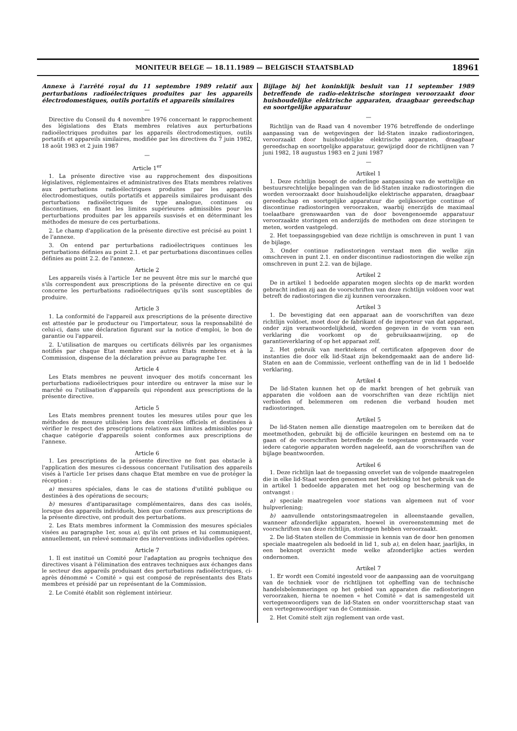MONITEUR BELGE — 18.11.1989 — BELGISCH STAATSBLAD 18961
Annexe à l'arrêté royal du 11 septembre 1989 relatif aux perturbations radioélectriques produites par les appareils électrodomestiques, outils portatifs et appareils similaires
—
Directive du Conseil du 4 novembre 1976 concernant le rapprochement des législations des Etats membres relatives aux perturbations radioélectriques produites par les appareils électrodomestiques, outils portatifs et appareils similaires, modifiée par les directives du 7 juin 1982, 18 août 1983 et 2 juin 1987
—
Article 1<sup>er</sup>
1. La présente directive vise au rapprochement des dispositions législatives, réglementaires et administratives des Etats membres relatives aux perturbations radioélectriques produites par les appareils électrodomestiques, outils portatifs et appareils similaires produisant des perturbations radioélectriques de type analogue, continues ou discontinues, en fixant les limites supérieures admissibles pour les perturbations produites par les appareils susvisés et en déterminant les méthodes de mesure de ces perturbations.
2. Le champ d'application de la présente directive est précisé au point 1 de l'annexe.
3. On entend par perturbations radioélectriques continues les perturbations définies au point 2.1. et par perturbations discontinues celles définies au point 2.2. de l'annexe.
Article 2
Les appareils visés à l'article 1er ne peuvent être mis sur le marché que s'ils correspondent aux prescriptions de la présente directive en ce qui concerne les perturbations radioélectriques qu'ils sont susceptibles de produire.
Article 3
1. La conformité de l'appareil aux prescriptions de la présente directive est attestée par le producteur ou l'importateur, sous la responsabilité de celui-ci, dans une déclaration figurant sur la notice d'emploi, le bon de garantie ou l'appareil.
2. L'utilisation de marques ou certificats délivrés par les organismes notifiés par chaque Etat membre aux autres Etats membres et à la Commission, dispense de la déclaration prévue au paragraphe 1er.
Article 4
Les Etats membres ne peuvent invoquer des motifs concernant les perturbations radioélectriques pour interdire ou entraver la mise sur le marché ou l'utilisation d'appareils qui répondent aux prescriptions de la présente directive.
Article 5
Les Etats membres prennent toutes les mesures utiles pour que les méthodes de mesure utilisées lors des contrôles officiels et destinées à vérifier le respect des prescriptions relatives aux limites admissibles pour chaque catégorie d'appareils soient conformes aux prescriptions de l'annexe.
Article 6
1. Les prescriptions de la présente directive ne font pas obstacle à l'application des mesures ci-dessous concernant l'utilisation des appareils visés à l'article 1er prises dans chaque Etat membre en vue de protéger la réception :
a) mesures spéciales, dans le cas de stations d'utilité publique ou destinées à des opérations de secours;
b) mesures d'antiparasitage complémentaires, dans des cas isolés, lorsque des appareils individuels, bien que conformes aux prescriptions de la présente directive, ont produit des perturbations.
2. Les Etats membres informent la Commission des mesures spéciales visées au paragraphe 1er, sous a), qu'ils ont prises et lui communiquent, annuellement, un relevé sommaire des interventions individuelles opérées.
Article 7
1. Il est institué un Comité pour l'adaptation au progrès technique des directives visant à l'élimination des entraves techniques aux échanges dans le secteur des appareils produisant des perturbations radioélectriques, ci-après dénommé « Comité » qui est composé de représentants des Etats membres et présidé par un représentant de la Commission.
2. Le Comité établit son règlement intérieur.
Bijlage bij het koninklijk besluit van 11 september 1989 betreffende de radio-elektrische storingen veroorzaakt door huishoudelijke elektrische apparaten, draagbaar gereedschap en soortgelijke apparatuur
—
Richtlijn van de Raad van 4 november 1976 betreffende de onderlinge aanpassing van de wetgevingen der lid-Staten inzake radiostoringen, veroorzaakt door huishoudelijke elektrische apparaten, draagbaar gereedschap en soortgelijke apparatuur, gewijzigd door de richtlijnen van 7 juni 1982, 18 augustus 1983 en 2 juni 1987
—
Artikel 1
1. Deze richtlijn beoogt de onderlinge aanpassing van de wettelijke en bestuursrechtelijke bepalingen van de lid-Staten inzake radiostoringen die worden veroorzaakt door huishoudelijke elektrische apparaten, draagbaar gereedschap en soortgelijke apparatuur die gelijksoortige continue of discontinue radiostoringen veroorzaken, waarbij enerzijds de maximaal toelaatbare grenswaarden van de door bovengenoemde apparatuur veroorzaakte storingen en anderzijds de methoden om deze storingen te meten, worden vastgelegd.
2. Het toepassingsgebied van deze richtlijn is omschreven in punt 1 van de bijlage.
3. Onder continue radiostoringen verstaat men die welke zijn omschreven in punt 2.1. en onder discontinue radiostoringen die welke zijn omschreven in punt 2.2. van de bijlage.
Artikel 2
De in artikel 1 bedoelde apparaten mogen slechts op de markt worden gebracht indien zij aan de voorschriften van deze richtlijn voldoen voor wat betreft de radiostoringen die zij kunnen veroorzaken.
Artikel 3
1. De bevestiging dat een apparaat aan de voorschriften van deze richtlijn voldoet, moet door de fabrikant of de importeur van dat apparaat, onder zijn verantwoordelijkheid, worden gegeven in de vorm van een verklaring die voorkomt op de gebruiksaanwijzing, op de garantieverklaring of op het apparaat zelf.
2. Het gebruik van merktekens of certificaten afgegeven door de instanties die door elk lid-Staat zijn bekendgemaakt aan de andere lid-Staten en aan de Commissie, verleent ontheffing van de in lid 1 bedoelde verklaring.
Artikel 4
De lid-Staten kunnen het op de markt brengen of het gebruik van apparaten die voldoen aan de voorschriften van deze richtlijn niet verbieden of belemmeren om redenen die verband houden met radiostoringen.
Artikel 5
De lid-Staten nemen alle dienstige maatregelen om te bereiken dat de meetmethoden, gebruikt bij de officiële keuringen en bestemd om na te gaan of de voorschriften betreffende de toegestane grenswaarde voor iedere categorie apparaten worden nageleefd, aan de voorschriften van de bijlage beantwoorden.
Artikel 6
1. Deze richtlijn laat de toepassing onverlet van de volgende maatregelen die in elke lid-Staat worden genomen met betrekking tot het gebruik van de in artikel 1 bedoelde apparaten met het oog op bescherming van de ontvangst :
a) speciale maatregelen voor stations van algemeen nut of voor hulpverlening;
b) aanvullende ontstoringsmaatregelen in alleenstaande gevallen, wanneer afzonderlijke apparaten, hoewel in overeenstemming met de voorschriften van deze richtlijn, storingen hebben veroorzaakt.
2. De lid-Staten stellen de Commissie in kennis van de door hen genomen speciale maatregelen als bedoeld in lid 1, sub a), en delen haar, jaarlijks, in een beknopt overzicht mede welke afzonderlijke acties werden ondernomen.
Artikel 7
1. Er wordt een Comité ingesteld voor de aanpassing aan de vooruitgang van de techniek voor de richtlijnen tot opheffing van de technische handelsbelemmeringen op het gebied van apparaten die radiostoringen veroorzaken, hierna te noemen « het Comité » dat is samengesteld uit vertegenwoordigers van de lid-Staten en onder voorzitterschap staat van een vertegenwoordiger van de Commissie.
2. Het Comité stelt zijn reglement van orde vast.